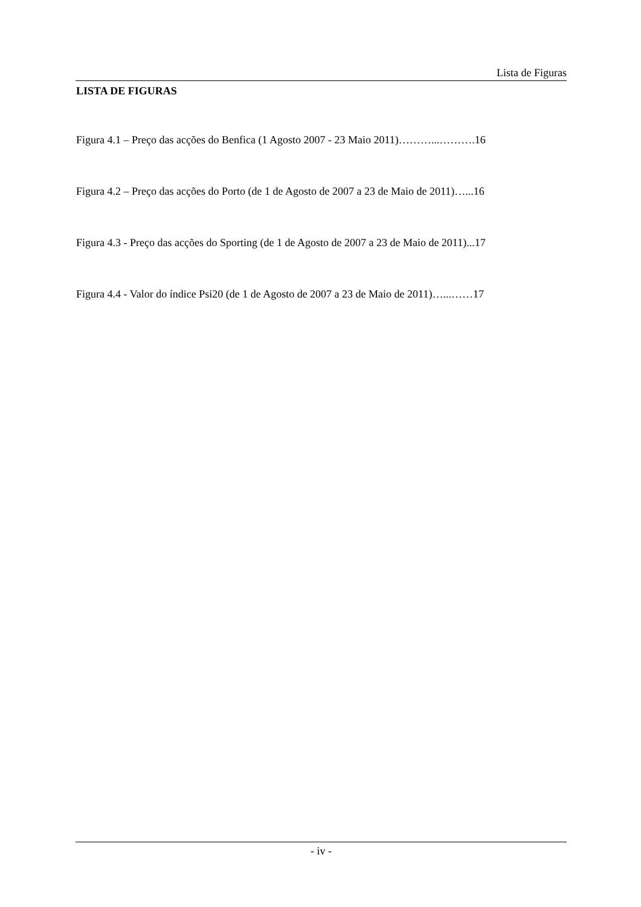Lista de Figuras
LISTA DE FIGURAS
Figura 4.1 – Preço das acções do Benfica (1 Agosto 2007 - 23 Maio 2011)………...……….16
Figura 4.2 – Preço das acções do Porto (de 1 de Agosto de 2007 a 23 de Maio de 2011)…...16
Figura 4.3 - Preço das acções do Sporting (de 1 de Agosto de 2007 a 23 de Maio de 2011)...17
Figura 4.4 - Valor do índice Psi20 (de 1 de Agosto de 2007 a 23 de Maio de 2011)…...……17
- iv -